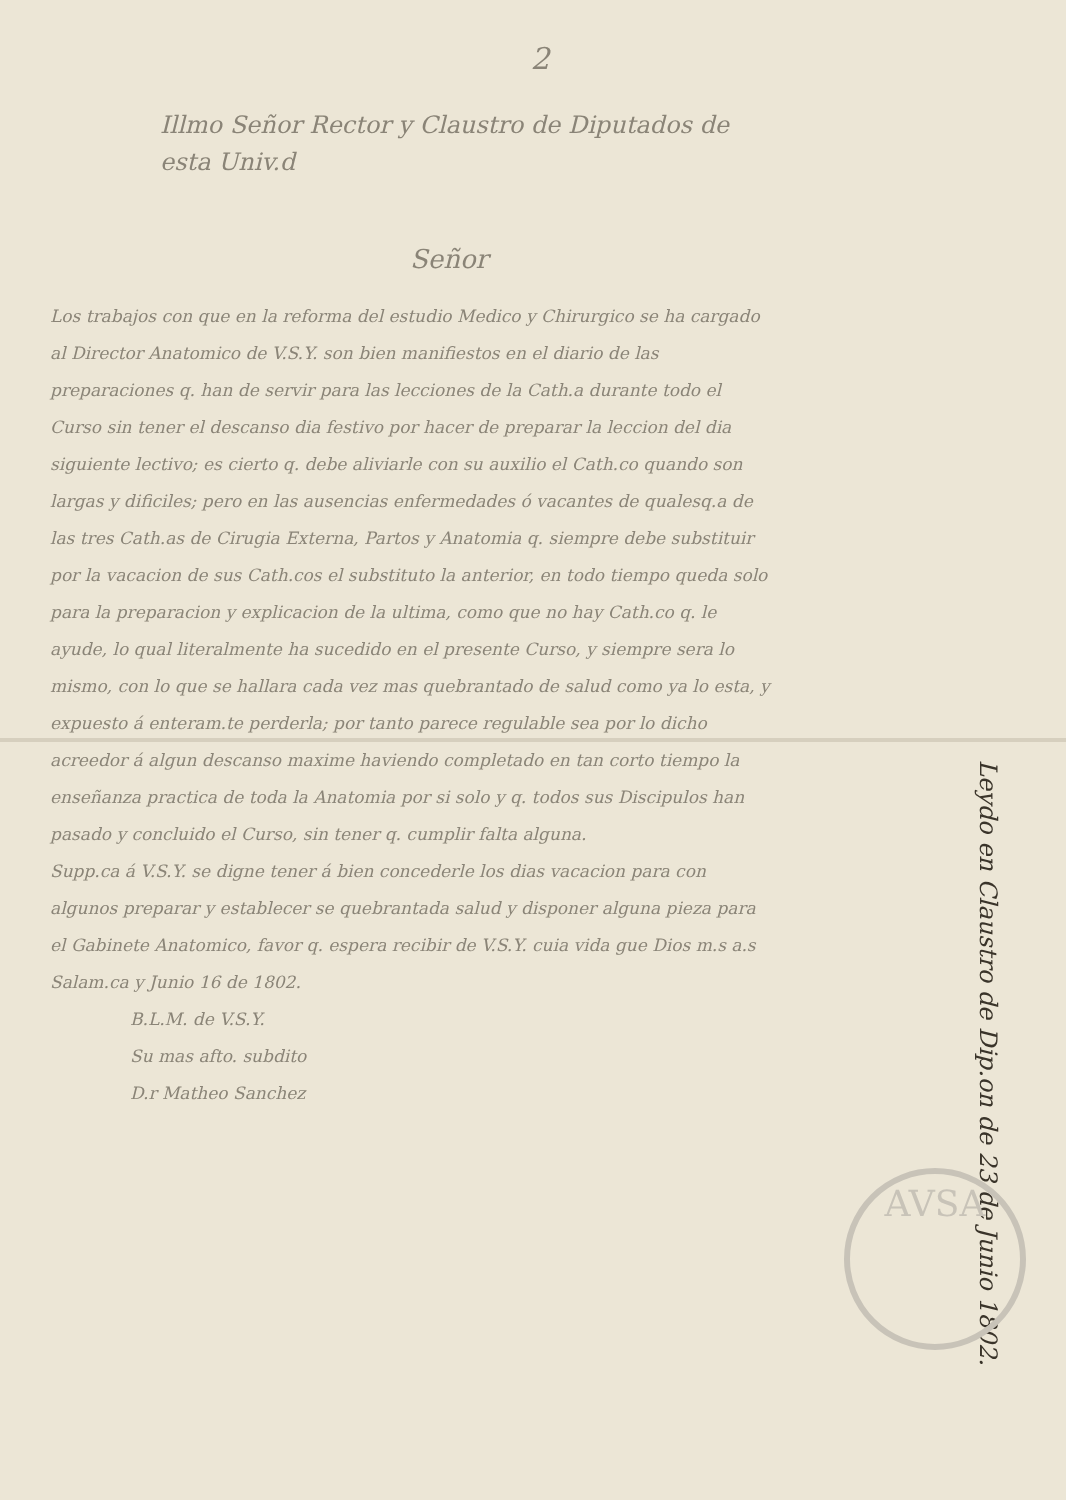2
Illmo Señor Rector y Claustro de Diputados de esta Univ.d
Señor
Los trabajos con que en la reforma del estudio Medico y Chirurgico se ha cargado al Director Anatomico de V.S.Y. son bien manifiestos en el diario de las preparaciones q. han de servir para las lecciones de la Cath.a durante todo el Curso sin tener el descanso dia festivo por hacer de preparar la leccion del dia siguiente lectivo; es cierto q. debe aliviarle con su auxilio el Cath.co quando son largas y dificiles; pero en las ausencias enfermedades ó vacantes de qualesq.a de las tres Cath.as de Cirugia Externa, Partos y Anatomia q. siempre debe substituir por la vacacion de sus Cath.cos el substituto la anterior, en todo tiempo queda solo para la preparacion y explicacion de la ultima, como que no hay Cath.co q. le ayude, lo qual literalmente ha sucedido en el presente Curso, y siempre sera lo mismo, con lo que se hallara cada vez mas quebrantado de salud como ya lo esta, y expuesto á enteram.te perderla; por tanto parece regulable sea por lo dicho acreedor á algun descanso maxime haviendo completado en tan corto tiempo la enseñanza practica de toda la Anatomia por si solo y q. todos sus Discipulos han pasado y concluido el Curso, sin tener q. cumplir falta alguna.
Supp.ca á V.S.Y. se digne tener á bien concederle los dias vacacion para con algunos preparar y establecer se quebrantada salud y disponer alguna pieza para el Gabinete Anatomico, favor q. espera recibir de V.S.Y. cuia vida gue Dios m.s a.s
Salam.ca y Junio 16 de 1802.
B.L.M. de V.S.Y.
Su mas afto. subdito
D.r Matheo Sanchez
Leydo en Claustro de Dip.on de 23 de Junio 1802.
AVSA